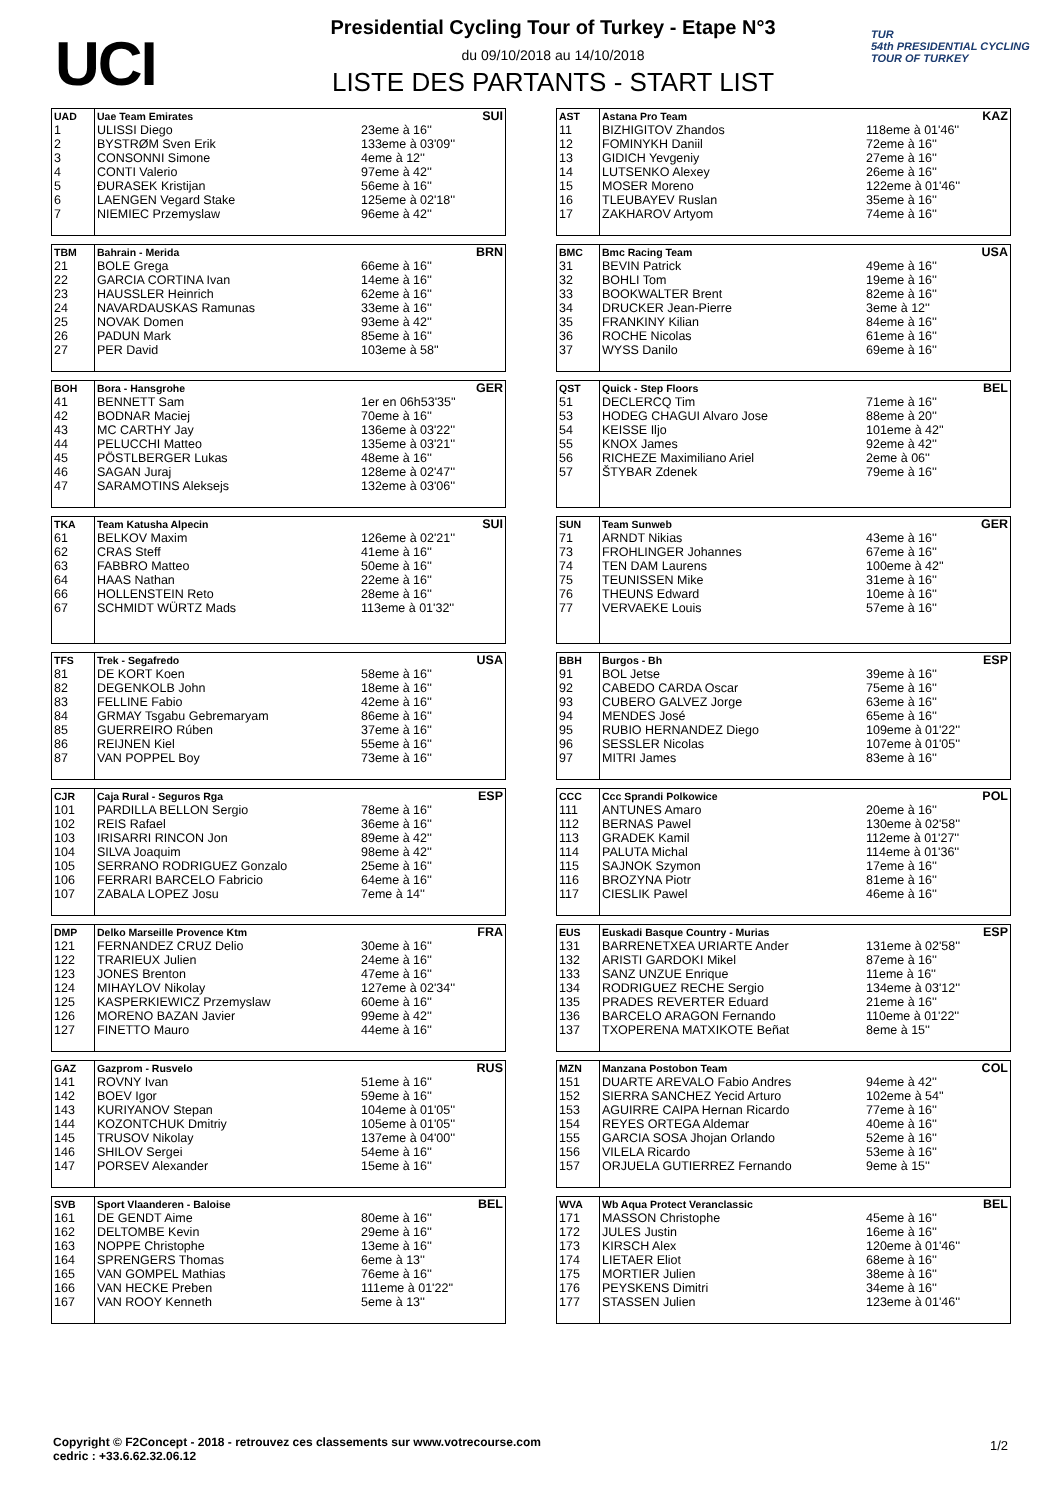UCI
Presidential Cycling Tour of Turkey - Etape N°3
du 09/10/2018 au 14/10/2018
LISTE DES PARTANTS - START LIST
TUR
54th PRESIDENTIAL CYCLING TOUR OF TURKEY
| UAD | Uae Team Emirates | | SUI |
| 1 | ULISSI Diego | 23eme à 16'' | |
| 2 | BYSTRØM Sven Erik | 133eme à 03'09'' | |
| 3 | CONSONNI Simone | 4eme à 12'' | |
| 4 | CONTI Valerio | 97eme à 42'' | |
| 5 | ĐURASEK Kristijan | 56eme à 16'' | |
| 6 | LAENGEN Vegard Stake | 125eme à 02'18'' | |
| 7 | NIEMIEC Przemyslaw | 96eme à 42'' | |
| AST | Astana Pro Team | | KAZ |
| 11 | BIZHIGITOV Zhandos | 118eme à 01'46'' | |
| 12 | FOMINYKH Daniil | 72eme à 16'' | |
| 13 | GIDICH Yevgeniy | 27eme à 16'' | |
| 14 | LUTSENKO Alexey | 26eme à 16'' | |
| 15 | MOSER Moreno | 122eme à 01'46'' | |
| 16 | TLEUBAYEV Ruslan | 35eme à 16'' | |
| 17 | ZAKHAROV Artyom | 74eme à 16'' | |
| TBM | Bahrain - Merida | | BRN |
| 21 | BOLE Grega | 66eme à 16'' | |
| 22 | GARCIA CORTINA Ivan | 14eme à 16'' | |
| 23 | HAUSSLER Heinrich | 62eme à 16'' | |
| 24 | NAVARDAUSKAS Ramunas | 33eme à 16'' | |
| 25 | NOVAK Domen | 93eme à 42'' | |
| 26 | PADUN Mark | 85eme à 16'' | |
| 27 | PER David | 103eme à 58'' | |
| BMC | Bmc Racing Team | | USA |
| 31 | BEVIN Patrick | 49eme à 16'' | |
| 32 | BOHLI Tom | 19eme à 16'' | |
| 33 | BOOKWALTER Brent | 82eme à 16'' | |
| 34 | DRUCKER Jean-Pierre | 3eme à 12'' | |
| 35 | FRANKINY Kilian | 84eme à 16'' | |
| 36 | ROCHE Nicolas | 61eme à 16'' | |
| 37 | WYSS Danilo | 69eme à 16'' | |
| BOH | Bora - Hansgrohe | | GER |
| 41 | BENNETT Sam | 1er en 06h53'35'' | |
| 42 | BODNAR Maciej | 70eme à 16'' | |
| 43 | MC CARTHY Jay | 136eme à 03'22'' | |
| 44 | PELUCCHI Matteo | 135eme à 03'21'' | |
| 45 | PÖSTLBERGER Lukas | 48eme à 16'' | |
| 46 | SAGAN Juraj | 128eme à 02'47'' | |
| 47 | SARAMOTINS Aleksejs | 132eme à 03'06'' | |
| QST | Quick - Step Floors | | BEL |
| 51 | DECLERCQ Tim | 71eme à 16'' | |
| 53 | HODEG CHAGUI Alvaro Jose | 88eme à 20'' | |
| 54 | KEISSE Iljo | 101eme à 42'' | |
| 55 | KNOX James | 92eme à 42'' | |
| 56 | RICHEZE Maximiliano Ariel | 2eme à 06'' | |
| 57 | ŠTYBAR Zdenek | 79eme à 16'' | |
| TKA | Team Katusha Alpecin | | SUI |
| 61 | BELKOV Maxim | 126eme à 02'21'' | |
| 62 | CRAS Steff | 41eme à 16'' | |
| 63 | FABBRO Matteo | 50eme à 16'' | |
| 64 | HAAS Nathan | 22eme à 16'' | |
| 66 | HOLLENSTEIN Reto | 28eme à 16'' | |
| 67 | SCHMIDT WÜRTZ Mads | 113eme à 01'32'' | |
| SUN | Team Sunweb | | GER |
| 71 | ARNDT Nikias | 43eme à 16'' | |
| 73 | FROHLINGER Johannes | 67eme à 16'' | |
| 74 | TEN DAM Laurens | 100eme à 42'' | |
| 75 | TEUNISSEN Mike | 31eme à 16'' | |
| 76 | THEUNS Edward | 10eme à 16'' | |
| 77 | VERVAEKE Louis | 57eme à 16'' | |
| TFS | Trek - Segafredo | | USA |
| 81 | DE KORT Koen | 58eme à 16'' | |
| 82 | DEGENKOLB John | 18eme à 16'' | |
| 83 | FELLINE Fabio | 42eme à 16'' | |
| 84 | GRMAY Tsgabu Gebremaryam | 86eme à 16'' | |
| 85 | GUERREIRO Rúben | 37eme à 16'' | |
| 86 | REIJNEN Kiel | 55eme à 16'' | |
| 87 | VAN POPPEL Boy | 73eme à 16'' | |
| BBH | Burgos - Bh | | ESP |
| 91 | BOL Jetse | 39eme à 16'' | |
| 92 | CABEDO CARDA Oscar | 75eme à 16'' | |
| 93 | CUBERO GALVEZ Jorge | 63eme à 16'' | |
| 94 | MENDES José | 65eme à 16'' | |
| 95 | RUBIO HERNANDEZ Diego | 109eme à 01'22'' | |
| 96 | SESSLER Nicolas | 107eme à 01'05'' | |
| 97 | MITRI James | 83eme à 16'' | |
| CJR | Caja Rural - Seguros Rga | | ESP |
| 101 | PARDILLA BELLON Sergio | 78eme à 16'' | |
| 102 | REIS Rafael | 36eme à 16'' | |
| 103 | IRISARRI RINCON Jon | 89eme à 42'' | |
| 104 | SILVA Joaquim | 98eme à 42'' | |
| 105 | SERRANO RODRIGUEZ Gonzalo | 25eme à 16'' | |
| 106 | FERRARI BARCELO Fabricio | 64eme à 16'' | |
| 107 | ZABALA LOPEZ Josu | 7eme à 14'' | |
| CCC | Ccc Sprandi Polkowice | | POL |
| 111 | ANTUNES Amaro | 20eme à 16'' | |
| 112 | BERNAS Pawel | 130eme à 02'58'' | |
| 113 | GRADEK Kamil | 112eme à 01'27'' | |
| 114 | PALUTA Michal | 114eme à 01'36'' | |
| 115 | SAJNOK Szymon | 17eme à 16'' | |
| 116 | BROZYNA Piotr | 81eme à 16'' | |
| 117 | CIESLIK Pawel | 46eme à 16'' | |
| DMP | Delko Marseille Provence Ktm | | FRA |
| 121 | FERNANDEZ CRUZ Delio | 30eme à 16'' | |
| 122 | TRARIEUX Julien | 24eme à 16'' | |
| 123 | JONES Brenton | 47eme à 16'' | |
| 124 | MIHAYLOV Nikolay | 127eme à 02'34'' | |
| 125 | KASPERKIEWICZ Przemyslaw | 60eme à 16'' | |
| 126 | MORENO BAZAN Javier | 99eme à 42'' | |
| 127 | FINETTO Mauro | 44eme à 16'' | |
| EUS | Euskadi Basque Country - Murias | | ESP |
| 131 | BARRENETXEA URIARTE Ander | 131eme à 02'58'' | |
| 132 | ARISTI GARDOKI Mikel | 87eme à 16'' | |
| 133 | SANZ UNZUE Enrique | 11eme à 16'' | |
| 134 | RODRIGUEZ RECHE Sergio | 134eme à 03'12'' | |
| 135 | PRADES REVERTER Eduard | 21eme à 16'' | |
| 136 | BARCELO ARAGON Fernando | 110eme à 01'22'' | |
| 137 | TXOPERENA MATXIKOTE Beñat | 8eme à 15'' | |
| GAZ | Gazprom - Rusvelo | | RUS |
| 141 | ROVNY Ivan | 51eme à 16'' | |
| 142 | BOEV Igor | 59eme à 16'' | |
| 143 | KURIYANOV Stepan | 104eme à 01'05'' | |
| 144 | KOZONTCHUK Dmitriy | 105eme à 01'05'' | |
| 145 | TRUSOV Nikolay | 137eme à 04'00'' | |
| 146 | SHILOV Sergei | 54eme à 16'' | |
| 147 | PORSEV Alexander | 15eme à 16'' | |
| MZN | Manzana Postobon Team | | COL |
| 151 | DUARTE AREVALO Fabio Andres | 94eme à 42'' | |
| 152 | SIERRA SANCHEZ Yecid Arturo | 102eme à 54'' | |
| 153 | AGUIRRE CAIPA Hernan Ricardo | 77eme à 16'' | |
| 154 | REYES ORTEGA Aldemar | 40eme à 16'' | |
| 155 | GARCIA SOSA Jhojan Orlando | 52eme à 16'' | |
| 156 | VILELA Ricardo | 53eme à 16'' | |
| 157 | ORJUELA GUTIERREZ Fernando | 9eme à 15'' | |
| SVB | Sport Vlaanderen - Baloise | | BEL |
| 161 | DE GENDT Aime | 80eme à 16'' | |
| 162 | DELTOMBE Kevin | 29eme à 16'' | |
| 163 | NOPPE Christophe | 13eme à 16'' | |
| 164 | SPRENGERS Thomas | 6eme à 13'' | |
| 165 | VAN GOMPEL Mathias | 76eme à 16'' | |
| 166 | VAN HECKE Preben | 111eme à 01'22'' | |
| 167 | VAN ROOY Kenneth | 5eme à 13'' | |
| WVA | Wb Aqua Protect Veranclassic | | BEL |
| 171 | MASSON Christophe | 45eme à 16'' | |
| 172 | JULES Justin | 16eme à 16'' | |
| 173 | KIRSCH Alex | 120eme à 01'46'' | |
| 174 | LIETAER Eliot | 68eme à 16'' | |
| 175 | MORTIER Julien | 38eme à 16'' | |
| 176 | PEYSKENS Dimitri | 34eme à 16'' | |
| 177 | STASSEN Julien | 123eme à 01'46'' | |
Copyright © F2Concept - 2018 - retrouvez ces classements sur www.votrecourse.com
cedric : +33.6.62.32.06.12
1/2